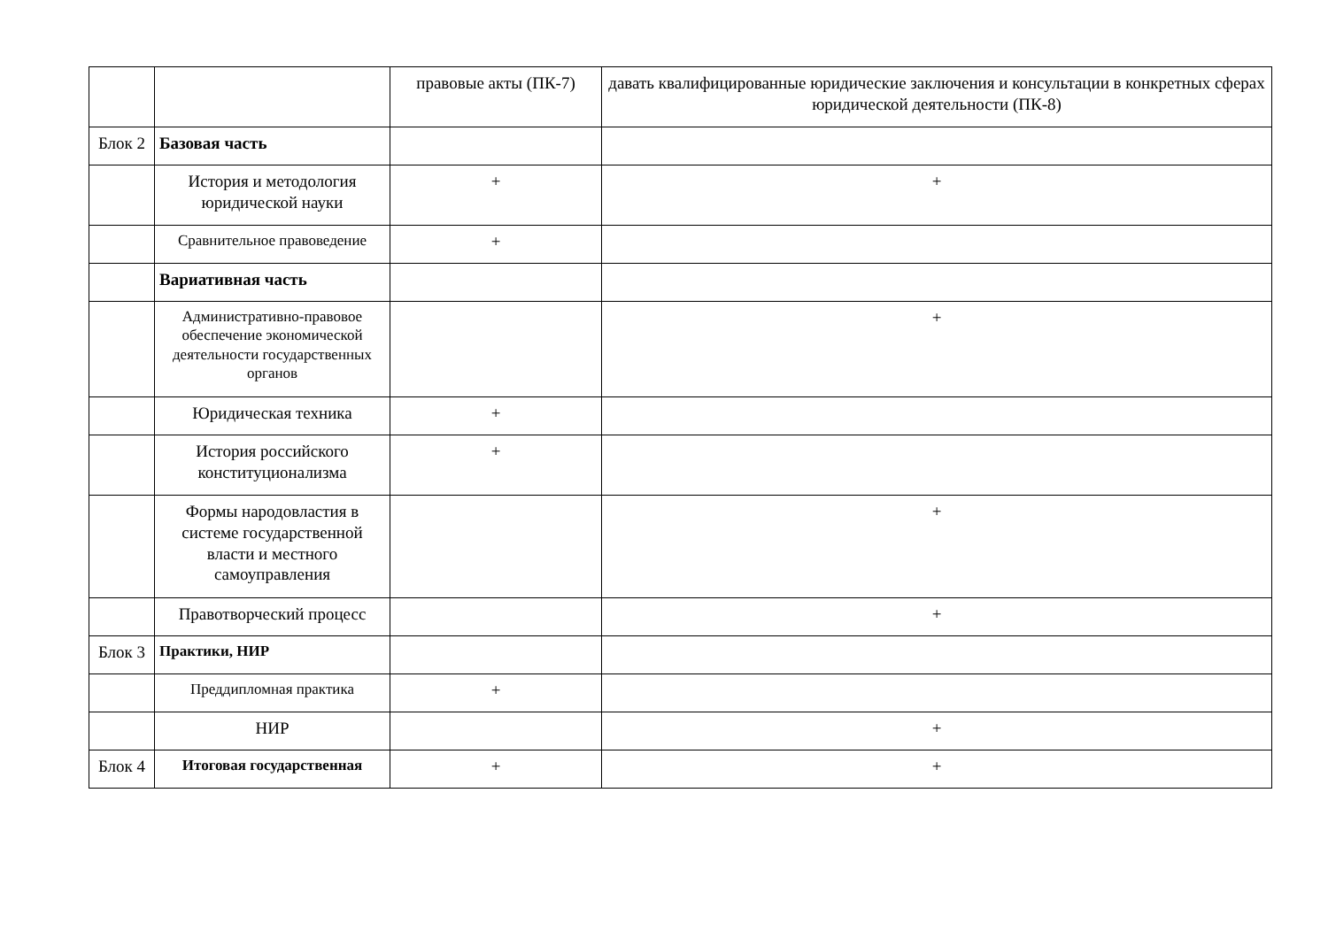| | | правовые акты (ПК-7) | давать квалифицированные юридические заключения и консультации в конкретных сферах юридической деятельности (ПК-8) |
| Блок 2 | Базовая часть | | |
| | История и методология юридической науки | + | + |
| | Сравнительное правоведение | + | |
| | Вариативная часть | | |
| | Административно-правовое обеспечение экономической деятельности государственных органов | | + |
| | Юридическая техника | + | |
| | История российского конституционализма | + | |
| | Формы народовластия в системе государственной власти и местного самоуправления | | + |
| | Правотворческий процесс | | + |
| Блок 3 | Практики, НИР | | |
| | Преддипломная практика | + | |
| | НИР | | + |
| Блок 4 | Итоговая государственная | + | + |